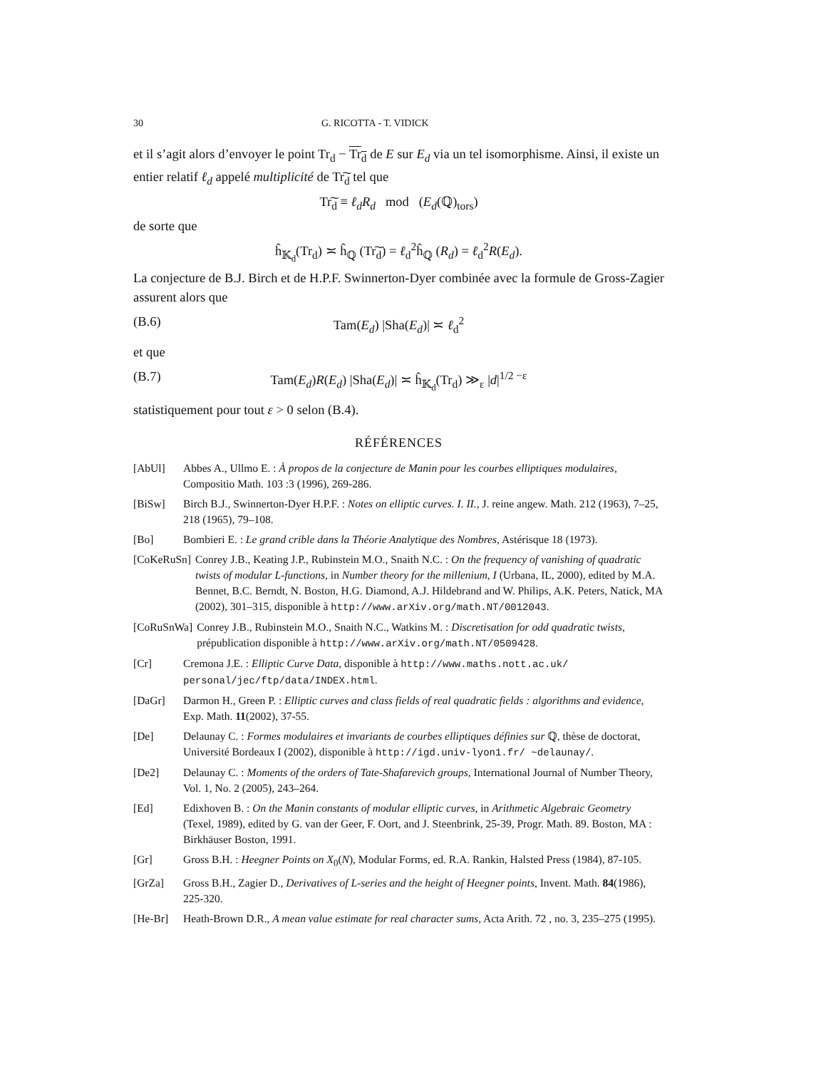30 G. RICOTTA - T. VIDICK
et il s’agit alors d’envoyer le point Tr<sub>d</sub> − Tr<sub>d</sub> de E sur E<sub>d</sub> via un tel isomorphisme. Ainsi, il existe un entier relatif ℓ<sub>d</sub> appelé multiplicité de Tr͠<sub>d</sub> tel que
Tr͠<sub>d</sub> ≡ ℓ<sub>d</sub>R<sub>d</sub> mod (E<sub>d</sub>(ℚ)<sub>tors</sub>)
de sorte que
ĥ<sub>𝕂<sub>d</sub></sub>(Tr<sub>d</sub>) ≍ ĥ<sub>ℚ</sub> (Tr͠<sub>d</sub>) = ℓ<sub>d</sub><sup>2</sup>ĥ<sub>ℚ</sub> (R<sub>d</sub>) = ℓ<sub>d</sub><sup>2</sup>R(E<sub>d</sub>).
La conjecture de B.J. Birch et de H.P.F. Swinnerton-Dyer combinée avec la formule de Gross-Zagier assurent alors que
(B.6) Tam(E<sub>d</sub>) |Sha(E<sub>d</sub>)| ≍ ℓ<sub>d</sub><sup>2</sup>
et que
(B.7) Tam(E<sub>d</sub>)R(E<sub>d</sub>) |Sha(E<sub>d</sub>)| ≍ ĥ<sub>𝕂<sub>d</sub></sub>(Tr<sub>d</sub>) ≫<sub>ε</sub> |d|<sup>1/2 −ε</sup>
statistiquement pour tout ε > 0 selon (B.4).
RÉFÉRENCES
[AbUl] Abbes A., Ullmo E. : À propos de la conjecture de Manin pour les courbes elliptiques modulaires, Compositio Math. 103 :3 (1996), 269-286.
[BiSw] Birch B.J., Swinnerton-Dyer H.P.F. : Notes on elliptic curves. I. II., J. reine angew. Math. 212 (1963), 7–25, 218 (1965), 79–108.
[Bo] Bombieri E. : Le grand crible dans la Théorie Analytique des Nombres, Astérisque 18 (1973).
[CoKeRuSn] Conrey J.B., Keating J.P., Rubinstein M.O., Snaith N.C. : On the frequency of vanishing of quadratic twists of modular L-functions, in Number theory for the millenium, I (Urbana, IL, 2000), edited by M.A. Bennet, B.C. Berndt, N. Boston, H.G. Diamond, A.J. Hildebrand and W. Philips, A.K. Peters, Natick, MA (2002), 301–315, disponible à http://www.arXiv.org/math.NT/0012043.
[CoRuSnWa] Conrey J.B., Rubinstein M.O., Snaith N.C., Watkins M. : Discretisation for odd quadratic twists, prépublication disponible à http://www.arXiv.org/math.NT/0509428.
[Cr] Cremona J.E. : Elliptic Curve Data, disponible à http://www.maths.nott.ac.uk/ personal/jec/ftp/data/INDEX.html.
[DaGr] Darmon H., Green P. : Elliptic curves and class fields of real quadratic fields : algorithms and evidence, Exp. Math. 11(2002), 37-55.
[De] Delaunay C. : Formes modulaires et invariants de courbes elliptiques définies sur ℚ, thèse de doctorat, Université Bordeaux I (2002), disponible à http://igd.univ-lyon1.fr/ ~delaunay/.
[De2] Delaunay C. : Moments of the orders of Tate-Shafarevich groups, International Journal of Number Theory, Vol. 1, No. 2 (2005), 243–264.
[Ed] Edixhoven B. : On the Manin constants of modular elliptic curves, in Arithmetic Algebraic Geometry (Texel, 1989), edited by G. van der Geer, F. Oort, and J. Steenbrink, 25-39, Progr. Math. 89. Boston, MA : Birkhäuser Boston, 1991.
[Gr] Gross B.H. : Heegner Points on X<sub>0</sub>(N), Modular Forms, ed. R.A. Rankin, Halsted Press (1984), 87-105.
[GrZa] Gross B.H., Zagier D., Derivatives of L-series and the height of Heegner points, Invent. Math. 84(1986), 225-320.
[He-Br] Heath-Brown D.R., A mean value estimate for real character sums, Acta Arith. 72 , no. 3, 235–275 (1995).